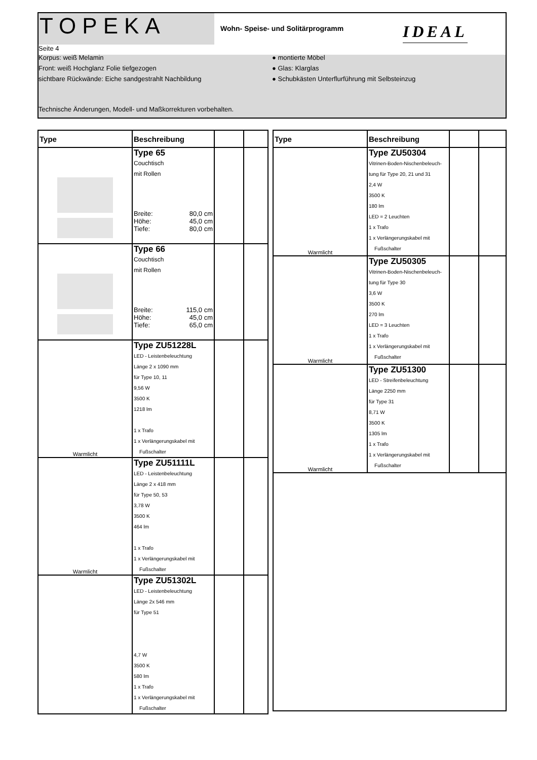TOPEKA
Wohn- Speise- und Solitärprogramm
IDEAL
Seite 4
Korpus: weiß Melamin
Front: weiß Hochglanz Folie tiefgezogen
sichtbare Rückwände: Eiche sandgestrahlt Nachbildung
● montierte Möbel
● Glas: Klarglas
● Schubkästen Unterflurführung mit Selbsteinzug
Technische Änderungen, Modell- und Maßkorrekturen vorbehalten.
| Type | Beschreibung | | |
| --- | --- | --- | --- |
| | Type 65 Couchtisch mit Rollen Breite: 80,0 cm Höhe: 45,0 cm Tiefe: 80,0 cm | | |
| | Type 66 Couchtisch mit Rollen Breite: 115,0 cm Höhe: 45,0 cm Tiefe: 65,0 cm | | |
| Warmlicht | Type ZU51228L LED - Leistenbeleuchtung Länge 2 x 1090 mm für Type 10, 11 9,56 W 3500 K 1218 lm 1 x Trafo 1 x Verlängerungskabel mit Fußschalter | | |
| Warmlicht | Type ZU51111L LED - Leistenbeleuchtung Länge 2 x 418 mm für Type 50, 53 3,78 W 3500 K 464 lm 1 x Trafo 1 x Verlängerungskabel mit Fußschalter | | |
| | Type ZU51302L LED - Leistenbeleuchtung Länge 2x 546 mm für Type 51 4,7 W 3500 K 580 lm 1 x Trafo 1 x Verlängerungskabel mit Fußschalter | | |
| Type | Beschreibung | | |
| --- | --- | --- | --- |
| Warmlicht | Type ZU50304 Vitrinen-Boden-Nischenbeleuch- tung für Type 20, 21 und 31 2,4 W 3500 K 180 lm LED = 2 Leuchten 1 x Trafo 1 x Verlängerungskabel mit Fußschalter | | |
| Warmlicht | Type ZU50305 Vitrinen-Boden-Nischenbeleuch- tung für Type 30 3,6 W 3500 K 270 lm LED = 3 Leuchten 1 x Trafo 1 x Verlängerungskabel mit Fußschalter | | |
| Warmlicht | Type ZU51300 LED - Streifenbeleuchtung Länge 2250 mm für Type 31 8,71 W 3500 K 1305 lm 1 x Trafo 1 x Verlängerungskabel mit Fußschalter | | |